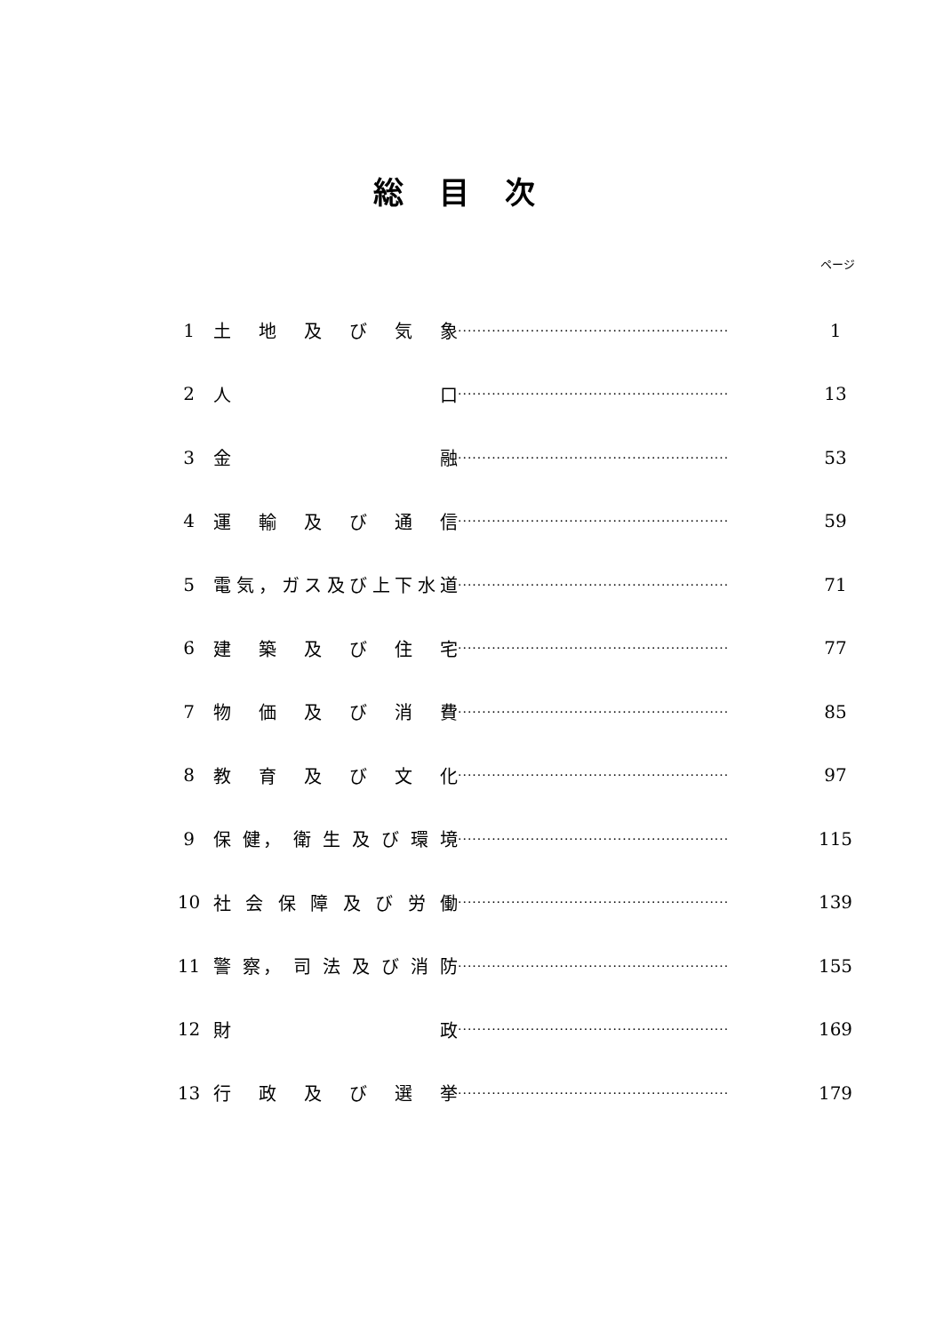総目次
ページ
| 1 | 土 地 及 び 気 象 | ························································ | 1 |
| 2 | 人 口 | ························································ | 13 |
| 3 | 金 融 | ························································ | 53 |
| 4 | 運 輸 及 び 通 信 | ························································ | 59 |
| 5 | 電気，ガス及び上下水道 | ························································ | 71 |
| 6 | 建 築 及 び 住 宅 | ························································ | 77 |
| 7 | 物 価 及 び 消 費 | ························································ | 85 |
| 8 | 教 育 及 び 文 化 | ························································ | 97 |
| 9 | 保 健， 衛 生 及 び 環 境 | ························································ | 115 |
| 10 | 社 会 保 障 及 び 労 働 | ························································ | 139 |
| 11 | 警 察， 司 法 及 び 消 防 | ························································ | 155 |
| 12 | 財 政 | ························································ | 169 |
| 13 | 行 政 及 び 選 挙 | ························································ | 179 |